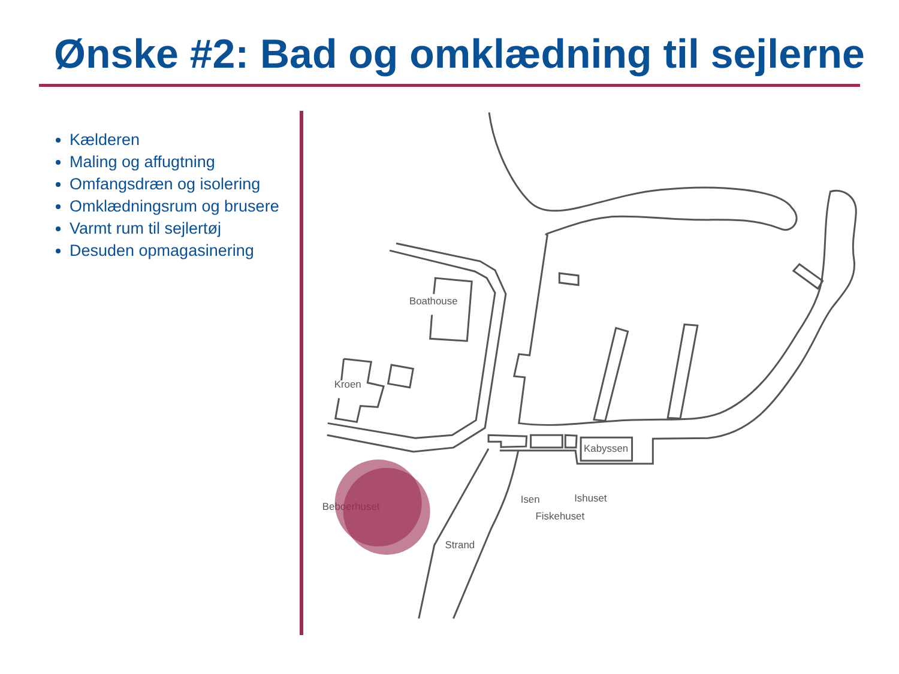Ønske #2: Bad og omklædning til sejlerne
Kælderen
Maling og affugtning
Omfangsdræn og isolering
Omklædningsrum og brusere
Varmt rum til sejlertøj
Desuden opmagasinering
Boathouse
Kroen
Kabyssen
Isen
Ishuset
Fiskehuset
Strand
Beboerhuset